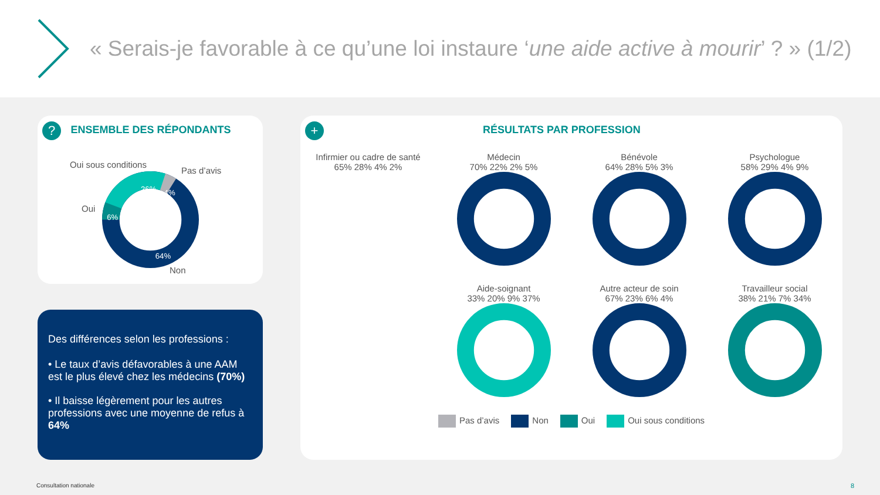« Serais-je favorable à ce qu’une loi instaure ‘une aide active à mourir’ ? » (1/2)
? ENSEMBLE DES RÉPONDANTS
Oui sous conditions
Pas d’avis
Oui
Non
26%
4%
6%
64%
Des différences selon les professions :
• Le taux d’avis défavorables à une AAM est le plus élevé chez les médecins (70%)
• Il baisse légèrement pour les autres professions avec une moyenne de refus à 64%
+ RÉSULTATS PAR PROFESSION
Infirmier ou cadre de santé
65% 28% 4% 2%
Médecin
70% 22% 2% 5%
Bénévole
64% 28% 5% 3%
Psychologue
58% 29% 4% 9%
Aide-soignant
33% 20% 9% 37%
Autre acteur de soin
67% 23% 6% 4%
Travailleur social
38% 21% 7% 34%
Pas d’avis Non Oui Oui sous conditions
Consultation nationale 8